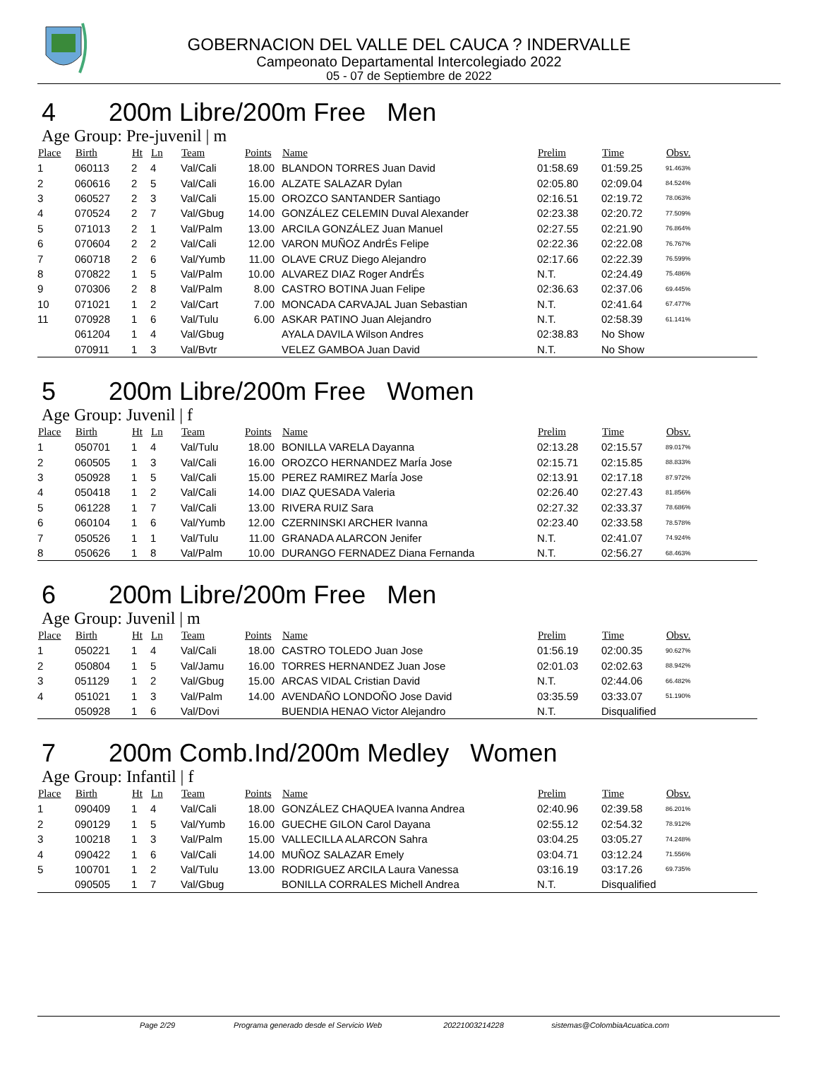GOBERNACION DEL VALLE DEL CAUCA ? INDERVALLE
Campeonato Departamental Intercolegiado 2022
05 - 07 de Septiembre de 2022
4 200m Libre/200m Free Men
Age Group: Pre-juvenil | m
| Place | Birth | Ht | Ln | Team | Points | Name | Prelim | Time | Obsv. |
| --- | --- | --- | --- | --- | --- | --- | --- | --- | --- |
| 1 | 060113 | 2 | 4 | Val/Cali | 18.00 | BLANDON TORRES Juan David | 01:58.69 | 01:59.25 | 91.463% |
| 2 | 060616 | 2 | 5 | Val/Cali | 16.00 | ALZATE SALAZAR Dylan | 02:05.80 | 02:09.04 | 84.524% |
| 3 | 060527 | 2 | 3 | Val/Cali | 15.00 | OROZCO SANTANDER Santiago | 02:16.51 | 02:19.72 | 78.063% |
| 4 | 070524 | 2 | 7 | Val/Gbug | 14.00 | GONZÁLEZ CELEMIN Duval Alexander | 02:23.38 | 02:20.72 | 77.509% |
| 5 | 071013 | 2 | 1 | Val/Palm | 13.00 | ARCILA GONZÁLEZ Juan Manuel | 02:27.55 | 02:21.90 | 76.864% |
| 6 | 070604 | 2 | 2 | Val/Cali | 12.00 | VARON MUÑOZ AndrÉs Felipe | 02:22.36 | 02:22.08 | 76.767% |
| 7 | 060718 | 2 | 6 | Val/Yumb | 11.00 | OLAVE CRUZ Diego Alejandro | 02:17.66 | 02:22.39 | 76.599% |
| 8 | 070822 | 1 | 5 | Val/Palm | 10.00 | ALVAREZ DIAZ Roger AndrÉs | N.T. | 02:24.49 | 75.486% |
| 9 | 070306 | 2 | 8 | Val/Palm | 8.00 | CASTRO BOTINA Juan Felipe | 02:36.63 | 02:37.06 | 69.445% |
| 10 | 071021 | 1 | 2 | Val/Cart | 7.00 | MONCADA CARVAJAL Juan Sebastian | N.T. | 02:41.64 | 67.477% |
| 11 | 070928 | 1 | 6 | Val/Tulu | 6.00 | ASKAR PATINO Juan Alejandro | N.T. | 02:58.39 | 61.141% |
| | 061204 | 1 | 4 | Val/Gbug | | AYALA DAVILA Wilson Andres | 02:38.83 | No Show | |
| | 070911 | 1 | 3 | Val/Bvtr | | VELEZ GAMBOA Juan David | N.T. | No Show | |
5 200m Libre/200m Free Women
Age Group: Juvenil | f
| Place | Birth | Ht | Ln | Team | Points | Name | Prelim | Time | Obsv. |
| --- | --- | --- | --- | --- | --- | --- | --- | --- | --- |
| 1 | 050701 | 1 | 4 | Val/Tulu | 18.00 | BONILLA VARELA Dayanna | 02:13.28 | 02:15.57 | 89.017% |
| 2 | 060505 | 1 | 3 | Val/Cali | 16.00 | OROZCO HERNANDEZ MarÍa Jose | 02:15.71 | 02:15.85 | 88.833% |
| 3 | 050928 | 1 | 5 | Val/Cali | 15.00 | PEREZ RAMIREZ MarÍa Jose | 02:13.91 | 02:17.18 | 87.972% |
| 4 | 050418 | 1 | 2 | Val/Cali | 14.00 | DIAZ QUESADA Valeria | 02:26.40 | 02:27.43 | 81.856% |
| 5 | 061228 | 1 | 7 | Val/Cali | 13.00 | RIVERA RUIZ Sara | 02:27.32 | 02:33.37 | 78.686% |
| 6 | 060104 | 1 | 6 | Val/Yumb | 12.00 | CZERNINSKI ARCHER Ivanna | 02:23.40 | 02:33.58 | 78.578% |
| 7 | 050526 | 1 | 1 | Val/Tulu | 11.00 | GRANADA ALARCON Jenifer | N.T. | 02:41.07 | 74.924% |
| 8 | 050626 | 1 | 8 | Val/Palm | 10.00 | DURANGO FERNADEZ Diana Fernanda | N.T. | 02:56.27 | 68.463% |
6 200m Libre/200m Free Men
Age Group: Juvenil | m
| Place | Birth | Ht | Ln | Team | Points | Name | Prelim | Time | Obsv. |
| --- | --- | --- | --- | --- | --- | --- | --- | --- | --- |
| 1 | 050221 | 1 | 4 | Val/Cali | 18.00 | CASTRO TOLEDO Juan Jose | 01:56.19 | 02:00.35 | 90.627% |
| 2 | 050804 | 1 | 5 | Val/Jamu | 16.00 | TORRES HERNANDEZ Juan Jose | 02:01.03 | 02:02.63 | 88.942% |
| 3 | 051129 | 1 | 2 | Val/Gbug | 15.00 | ARCAS VIDAL Cristian David | N.T. | 02:44.06 | 66.482% |
| 4 | 051021 | 1 | 3 | Val/Palm | 14.00 | AVENDAÑO LONDOÑO Jose David | 03:35.59 | 03:33.07 | 51.190% |
| | 050928 | 1 | 6 | Val/Dovi | | BUENDIA HENAO Victor Alejandro | N.T. | Disqualified | |
7 200m Comb.Ind/200m Medley Women
Age Group: Infantil | f
| Place | Birth | Ht | Ln | Team | Points | Name | Prelim | Time | Obsv. |
| --- | --- | --- | --- | --- | --- | --- | --- | --- | --- |
| 1 | 090409 | 1 | 4 | Val/Cali | 18.00 | GONZÁLEZ CHAQUEA Ivanna Andrea | 02:40.96 | 02:39.58 | 86.201% |
| 2 | 090129 | 1 | 5 | Val/Yumb | 16.00 | GUECHE GILON Carol Dayana | 02:55.12 | 02:54.32 | 78.912% |
| 3 | 100218 | 1 | 3 | Val/Palm | 15.00 | VALLECILLA ALARCON Sahra | 03:04.25 | 03:05.27 | 74.248% |
| 4 | 090422 | 1 | 6 | Val/Cali | 14.00 | MUÑOZ SALAZAR Emely | 03:04.71 | 03:12.24 | 71.556% |
| 5 | 100701 | 1 | 2 | Val/Tulu | 13.00 | RODRIGUEZ ARCILA Laura Vanessa | 03:16.19 | 03:17.26 | 69.735% |
| | 090505 | 1 | 7 | Val/Gbug | | BONILLA CORRALES Michell Andrea | N.T. | Disqualified | |
Page 2/29 Programa generado desde el Servicio Web 20221003214228 sistemas@ColombiaAcuatica.com